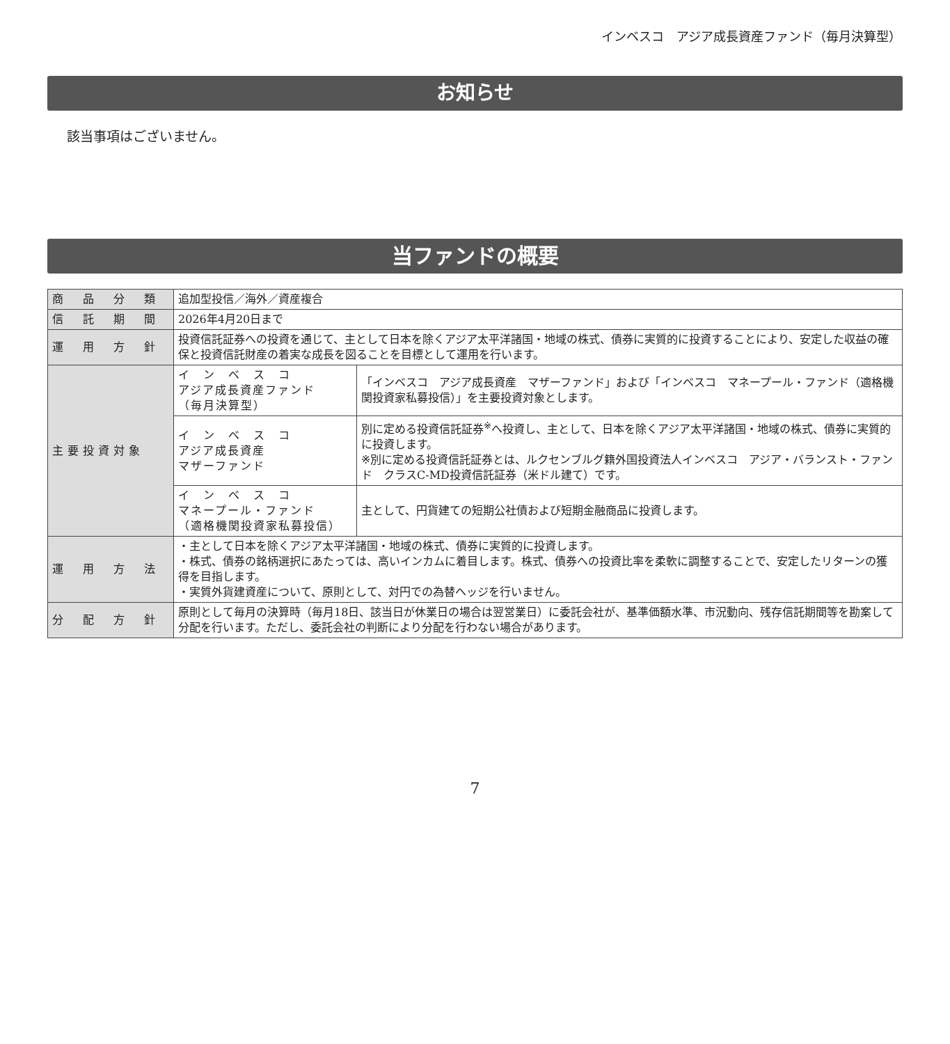インベスコ　アジア成長資産ファンド（毎月決算型）
お知らせ
該当事項はございません。
当ファンドの概要
| 商 品 分 類 | 追加型投信／海外／資産複合 | |
| 信 託 期 間 | 2026年4月20日まで | |
| 運 用 方 針 | 投資信託証券への投資を通じて、主として日本を除くアジア太平洋諸国・地域の株式、債券に実質的に投資することにより、安定した収益の確保と投資信託財産の着実な成長を図ることを目標として運用を行います。 | |
| 主要投資対象 | イ ン ベ ス コ アジア成長資産ファンド （毎月決算型） | 「インベスコ アジア成長資産 マザーファンド」および「インベスコ マネープール・ファンド（適格機関投資家私募投信）」を主要投資対象とします。 |
| | イ ン ベ ス コ アジア成長資産 マザーファンド | 別に定める投資信託証券<sup>※</sup>へ投資し、主として、日本を除くアジア太平洋諸国・地域の株式、債券に実質的に投資します。 ※別に定める投資信託証券とは、ルクセンブルグ籍外国投資法人インベスコ アジア・バランスト・ファンド クラスC-MD投資信託証券（米ドル建て）です。 |
| | イ ン ベ ス コ マネープール・ファンド （適格機関投資家私募投信） | 主として、円貨建ての短期公社債および短期金融商品に投資します。 |
| 運 用 方 法 | ・主として日本を除くアジア太平洋諸国・地域の株式、債券に実質的に投資します。 ・株式、債券の銘柄選択にあたっては、高いインカムに着目します。株式、債券への投資比率を柔軟に調整することで、安定したリターンの獲得を目指します。 ・実質外貨建資産について、原則として、対円での為替ヘッジを行いません。 | |
| 分 配 方 針 | 原則として毎月の決算時（毎月18日、該当日が休業日の場合は翌営業日）に委託会社が、基準価額水準、市況動向、残存信託期間等を勘案して分配を行います。ただし、委託会社の判断により分配を行わない場合があります。 | |
7